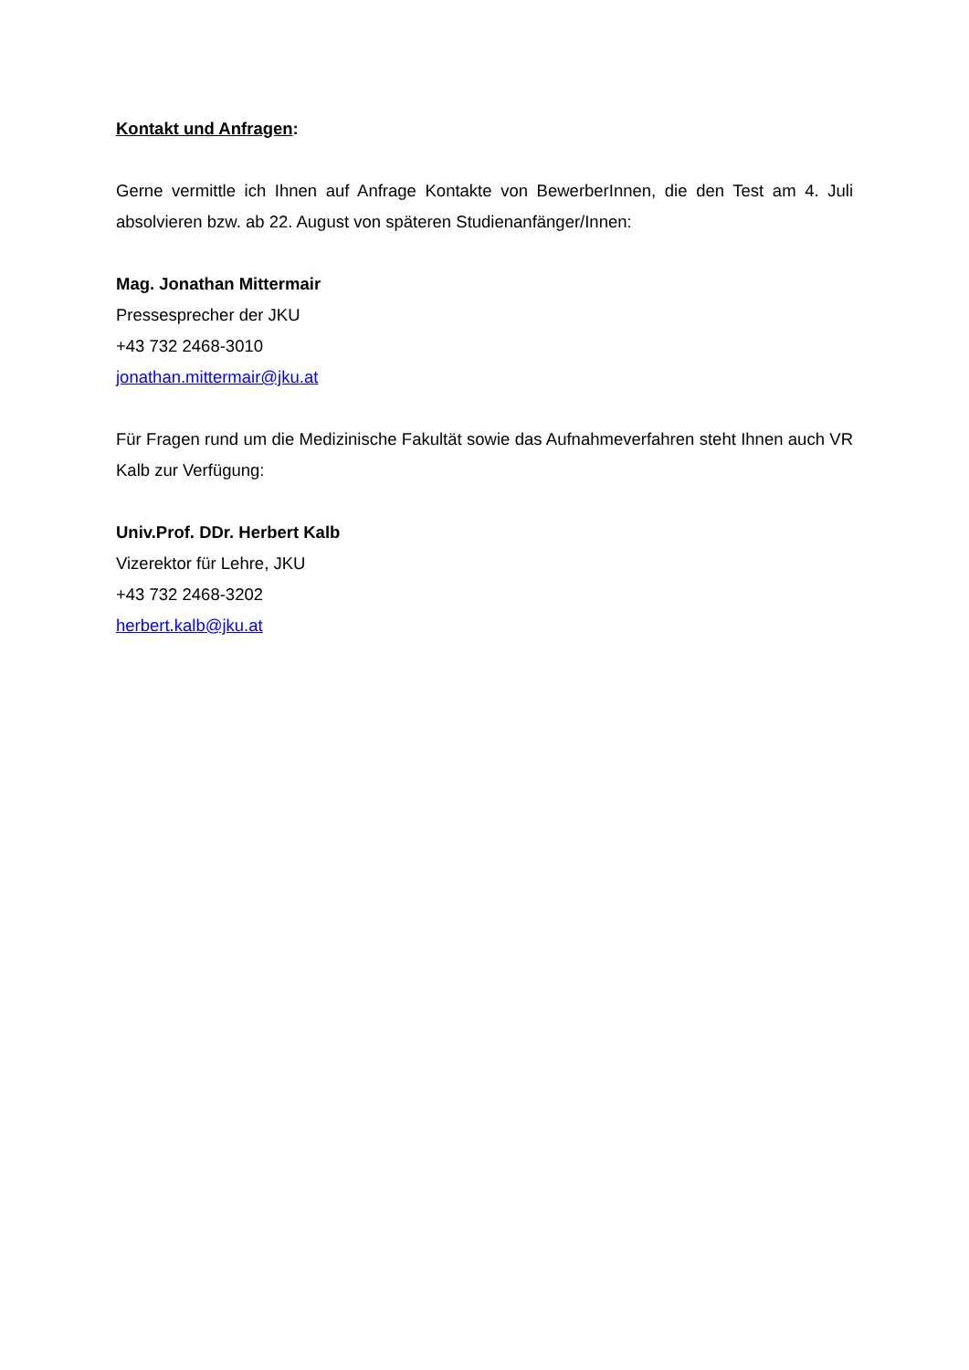Kontakt und Anfragen:
Gerne vermittle ich Ihnen auf Anfrage Kontakte von BewerberInnen, die den Test am 4. Juli absolvieren bzw. ab 22. August von späteren Studienanfänger/Innen:
Mag. Jonathan Mittermair
Pressesprecher der JKU
+43 732 2468-3010
jonathan.mittermair@jku.at
Für Fragen rund um die Medizinische Fakultät sowie das Aufnahmeverfahren steht Ihnen auch VR Kalb zur Verfügung:
Univ.Prof. DDr. Herbert Kalb
Vizerektor für Lehre, JKU
+43 732 2468-3202
herbert.kalb@jku.at